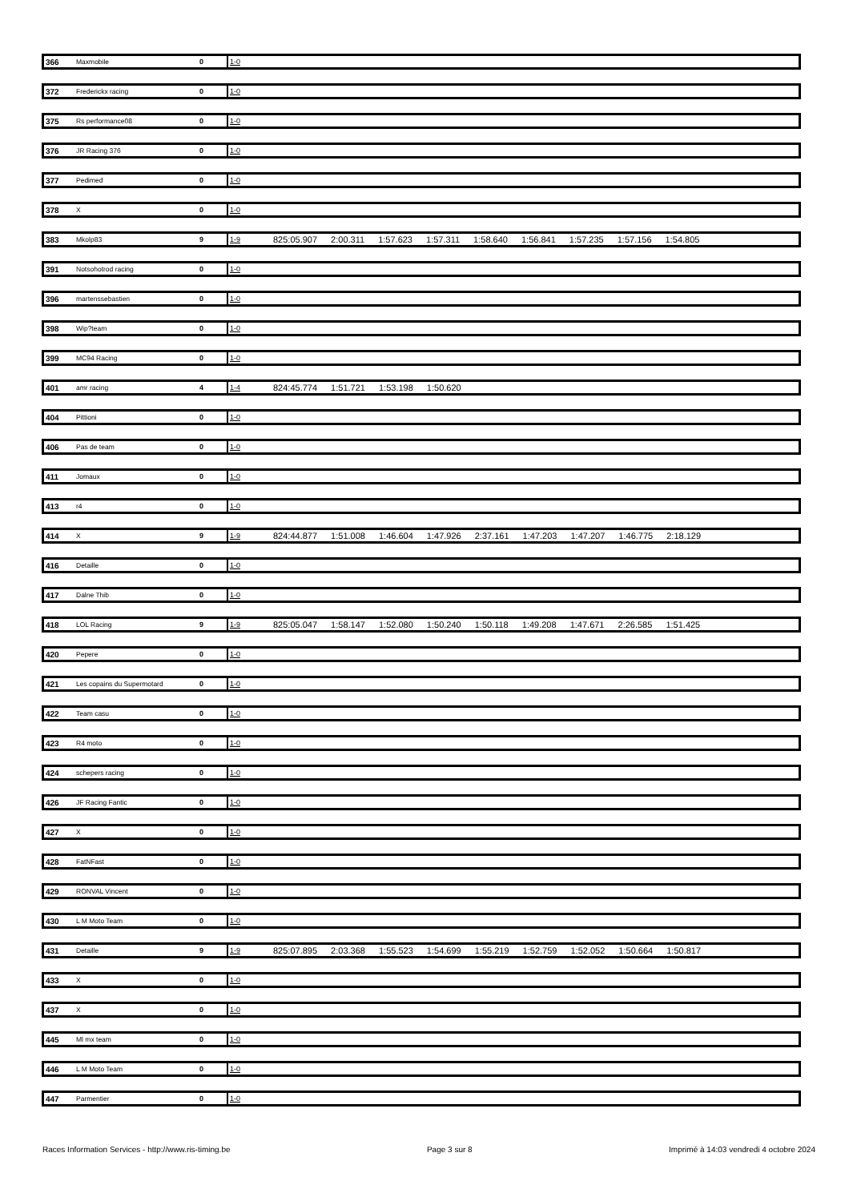| 366 | Maxmobile | 0 | 1-0 | |
| 372 | Frederickx racing | 0 | 1-0 | |
| 375 | Rs performance08 | 0 | 1-0 | |
| 376 | JR Racing 376 | 0 | 1-0 | |
| 377 | Pedimed | 0 | 1-0 | |
| 378 | X | 0 | 1-0 | |
| 383 | Mkolp83 | 9 | 1-9 | 825:05.907 2:00.311 1:57.623 1:57.311 1:58.640 1:56.841 1:57.235 1:57.156 1:54.805 |
| 391 | Notsohotrod racing | 0 | 1-0 | |
| 396 | martenssebastien | 0 | 1-0 | |
| 398 | Wip?team | 0 | 1-0 | |
| 399 | MC94 Racing | 0 | 1-0 | |
| 401 | amr racing | 4 | 1-4 | 824:45.774 1:51.721 1:53.198 1:50.620 |
| 404 | Pittioni | 0 | 1-0 | |
| 406 | Pas de team | 0 | 1-0 | |
| 411 | Jomaux | 0 | 1-0 | |
| 413 | r4 | 0 | 1-0 | |
| 414 | X | 9 | 1-9 | 824:44.877 1:51.008 1:46.604 1:47.926 2:37.161 1:47.203 1:47.207 1:46.775 2:18.129 |
| 416 | Detaille | 0 | 1-0 | |
| 417 | Dalne Thib | 0 | 1-0 | |
| 418 | LOL Racing | 9 | 1-9 | 825:05.047 1:58.147 1:52.080 1:50.240 1:50.118 1:49.208 1:47.671 2:26.585 1:51.425 |
| 420 | Pepere | 0 | 1-0 | |
| 421 | Les copains du Supermotard | 0 | 1-0 | |
| 422 | Team casu | 0 | 1-0 | |
| 423 | R4 moto | 0 | 1-0 | |
| 424 | schepers racing | 0 | 1-0 | |
| 426 | JF Racing Fantic | 0 | 1-0 | |
| 427 | X | 0 | 1-0 | |
| 428 | FatNFast | 0 | 1-0 | |
| 429 | RONVAL Vincent | 0 | 1-0 | |
| 430 | L M Moto Team | 0 | 1-0 | |
| 431 | Detaille | 9 | 1-9 | 825:07.895 2:03.368 1:55.523 1:54.699 1:55.219 1:52.759 1:52.052 1:50.664 1:50.817 |
| 433 | X | 0 | 1-0 | |
| 437 | X | 0 | 1-0 | |
| 445 | Ml mx team | 0 | 1-0 | |
| 446 | L M Moto Team | 0 | 1-0 | |
| 447 | Parmentier | 0 | 1-0 | |
Races Information Services - http://www.ris-timing.be Page 3 sur 8 Imprimé à 14:03 vendredi 4 octobre 2024